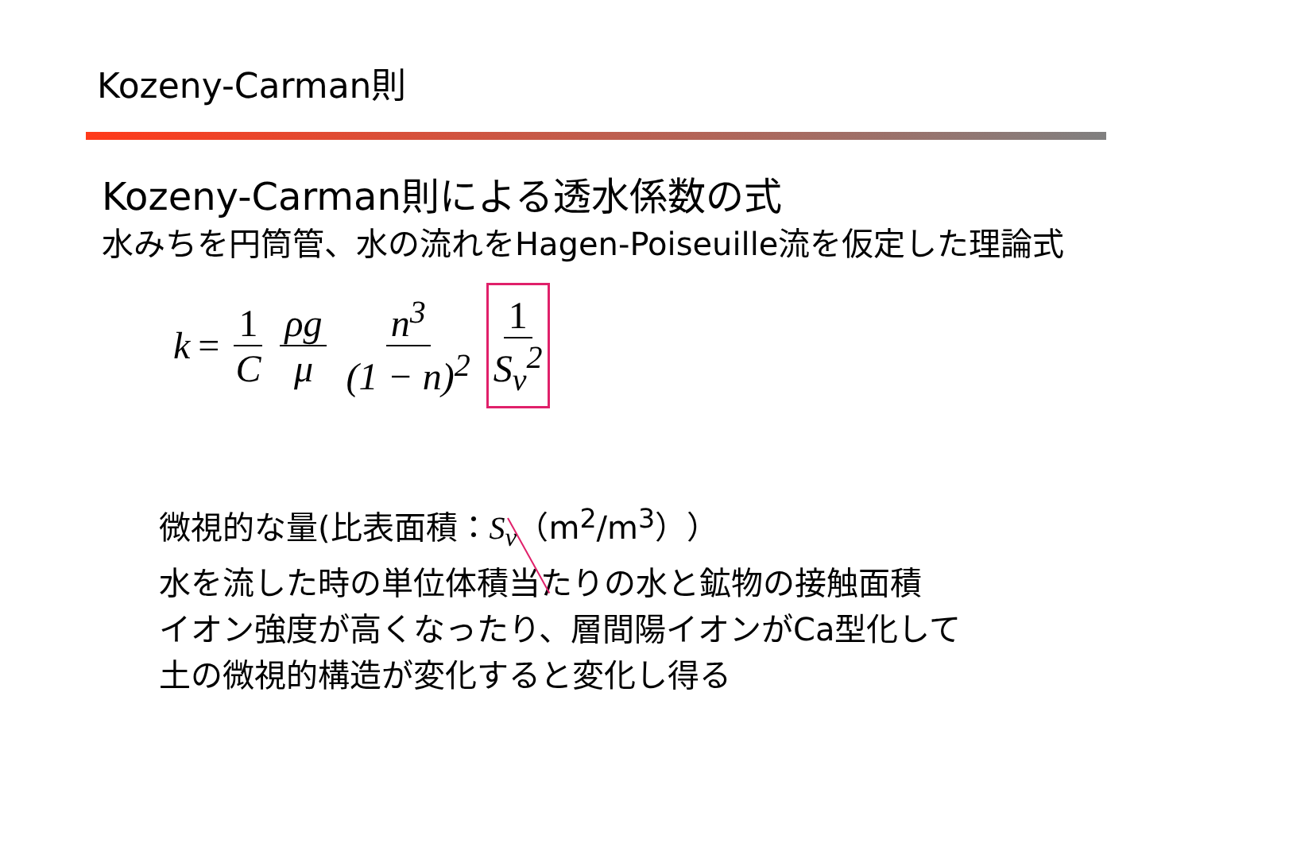Kozeny-Carman則
Kozeny-Carman則による透水係数の式
水みちを円筒管、水の流れをHagen-Poiseuille流を仮定した理論式
k = 1 C ρg μ n<sup>3</sup> (1 − n)<sup>2</sup> 1 S<sub>v</sub><sup>2</sup>
微視的な量(比表面積：S<sub>v</sub>（m<sup>2</sup>/m<sup>3</sup>））
水を流した時の単位体積当たりの水と鉱物の接触面積
イオン強度が高くなったり、層間陽イオンがCa型化して
土の微視的構造が変化すると変化し得る